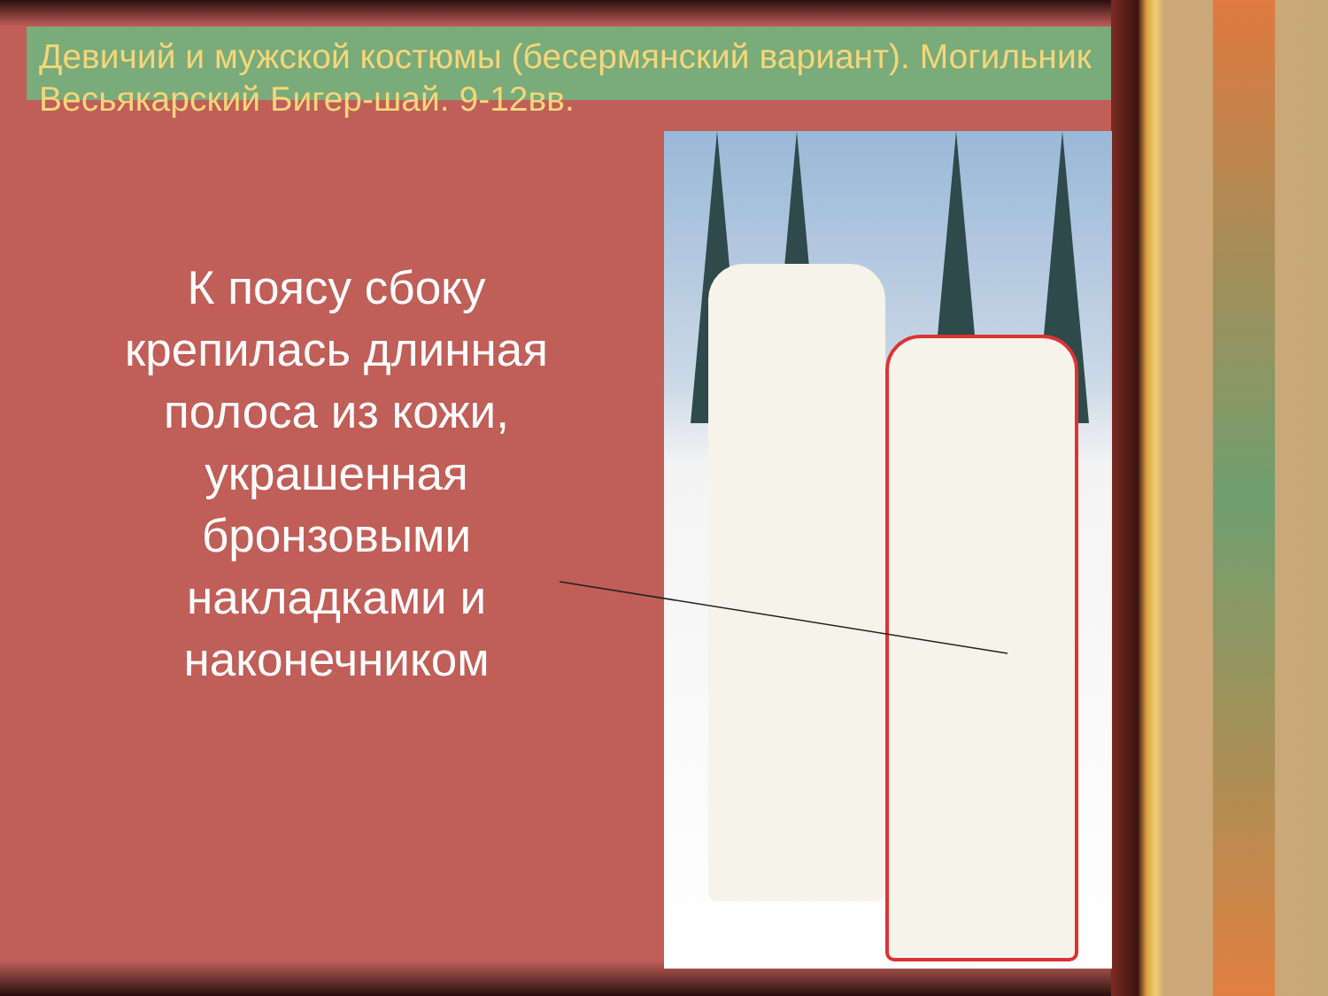Девичий и мужской костюмы (бесермянский вариант). Могильник Весьякарский Бигер-шай. 9-12вв.
К поясу сбоку крепилась длинная полоса из кожи, украшенная бронзовыми накладками и наконечником